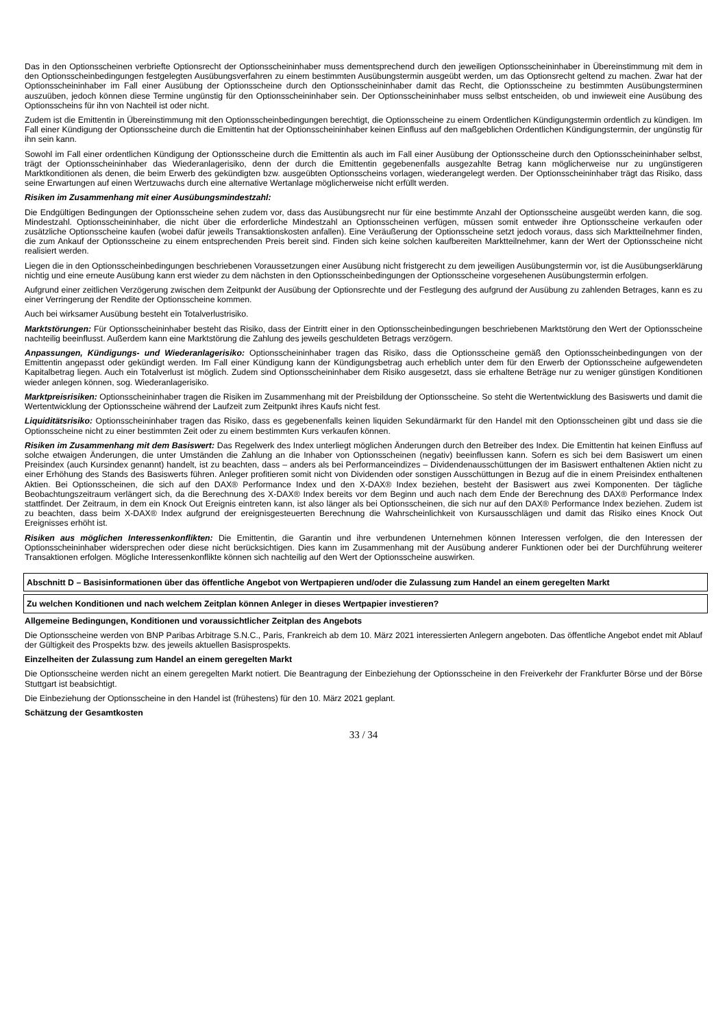Das in den Optionsscheinen verbriefte Optionsrecht der Optionsscheininhaber muss dementsprechend durch den jeweiligen Optionsscheininhaber in Übereinstimmung mit dem in den Optionsscheinbedingungen festgelegten Ausübungsverfahren zu einem bestimmten Ausübungstermin ausgeübt werden, um das Optionsrecht geltend zu machen. Zwar hat der Optionsscheininhaber im Fall einer Ausübung der Optionsscheine durch den Optionsscheininhaber damit das Recht, die Optionsscheine zu bestimmten Ausübungsterminen auszuüben, jedoch können diese Termine ungünstig für den Optionsscheininhaber sein. Der Optionsscheininhaber muss selbst entscheiden, ob und inwieweit eine Ausübung des Optionsscheins für ihn von Nachteil ist oder nicht.
Zudem ist die Emittentin in Übereinstimmung mit den Optionsscheinbedingungen berechtigt, die Optionsscheine zu einem Ordentlichen Kündigungstermin ordentlich zu kündigen. Im Fall einer Kündigung der Optionsscheine durch die Emittentin hat der Optionsscheininhaber keinen Einfluss auf den maßgeblichen Ordentlichen Kündigungstermin, der ungünstig für ihn sein kann.
Sowohl im Fall einer ordentlichen Kündigung der Optionsscheine durch die Emittentin als auch im Fall einer Ausübung der Optionsscheine durch den Optionsscheininhaber selbst, trägt der Optionsscheininhaber das Wiederanlagerisiko, denn der durch die Emittentin gegebenenfalls ausgezahlte Betrag kann möglicherweise nur zu ungünstigeren Marktkonditionen als denen, die beim Erwerb des gekündigten bzw. ausgeübten Optionsscheins vorlagen, wiederangelegt werden. Der Optionsscheininhaber trägt das Risiko, dass seine Erwartungen auf einen Wertzuwachs durch eine alternative Wertanlage möglicherweise nicht erfüllt werden.
Risiken im Zusammenhang mit einer Ausübungsmindestzahl:
Die Endgültigen Bedingungen der Optionsscheine sehen zudem vor, dass das Ausübungsrecht nur für eine bestimmte Anzahl der Optionsscheine ausgeübt werden kann, die sog. Mindestzahl. Optionsscheininhaber, die nicht über die erforderliche Mindestzahl an Optionsscheinen verfügen, müssen somit entweder ihre Optionsscheine verkaufen oder zusätzliche Optionsscheine kaufen (wobei dafür jeweils Transaktionskosten anfallen). Eine Veräußerung der Optionsscheine setzt jedoch voraus, dass sich Marktteilnehmer finden, die zum Ankauf der Optionsscheine zu einem entsprechenden Preis bereit sind. Finden sich keine solchen kaufbereiten Marktteilnehmer, kann der Wert der Optionsscheine nicht realisiert werden.
Liegen die in den Optionsscheinbedingungen beschriebenen Voraussetzungen einer Ausübung nicht fristgerecht zu dem jeweiligen Ausübungstermin vor, ist die Ausübungserklärung nichtig und eine erneute Ausübung kann erst wieder zu dem nächsten in den Optionsscheinbedingungen der Optionsscheine vorgesehenen Ausübungstermin erfolgen.
Aufgrund einer zeitlichen Verzögerung zwischen dem Zeitpunkt der Ausübung der Optionsrechte und der Festlegung des aufgrund der Ausübung zu zahlenden Betrages, kann es zu einer Verringerung der Rendite der Optionsscheine kommen.
Auch bei wirksamer Ausübung besteht ein Totalverlustrisiko.
Marktstörungen: Für Optionsscheininhaber besteht das Risiko, dass der Eintritt einer in den Optionsscheinbedingungen beschriebenen Marktstörung den Wert der Optionsscheine nachteilig beeinflusst. Außerdem kann eine Marktstörung die Zahlung des jeweils geschuldeten Betrags verzögern.
Anpassungen, Kündigungs- und Wiederanlagerisiko: Optionsscheininhaber tragen das Risiko, dass die Optionsscheine gemäß den Optionsscheinbedingungen von der Emittentin angepasst oder gekündigt werden. Im Fall einer Kündigung kann der Kündigungsbetrag auch erheblich unter dem für den Erwerb der Optionsscheine aufgewendeten Kapitalbetrag liegen. Auch ein Totalverlust ist möglich. Zudem sind Optionsscheininhaber dem Risiko ausgesetzt, dass sie erhaltene Beträge nur zu weniger günstigen Konditionen wieder anlegen können, sog. Wiederanlagerisiko.
Marktpreisrisiken: Optionsscheininhaber tragen die Risiken im Zusammenhang mit der Preisbildung der Optionsscheine. So steht die Wertentwicklung des Basiswerts und damit die Wertentwicklung der Optionsscheine während der Laufzeit zum Zeitpunkt ihres Kaufs nicht fest.
Liquiditätsrisiko: Optionsscheininhaber tragen das Risiko, dass es gegebenenfalls keinen liquiden Sekundärmarkt für den Handel mit den Optionsscheinen gibt und dass sie die Optionsscheine nicht zu einer bestimmten Zeit oder zu einem bestimmten Kurs verkaufen können.
Risiken im Zusammenhang mit dem Basiswert: Das Regelwerk des Index unterliegt möglichen Änderungen durch den Betreiber des Index. Die Emittentin hat keinen Einfluss auf solche etwaigen Änderungen, die unter Umständen die Zahlung an die Inhaber von Optionsscheinen (negativ) beeinflussen kann. Sofern es sich bei dem Basiswert um einen Preisindex (auch Kursindex genannt) handelt, ist zu beachten, dass – anders als bei Performanceindizes – Dividendenausschüttungen der im Basiswert enthaltenen Aktien nicht zu einer Erhöhung des Stands des Basiswerts führen. Anleger profitieren somit nicht von Dividenden oder sonstigen Ausschüttungen in Bezug auf die in einem Preisindex enthaltenen Aktien. Bei Optionsscheinen, die sich auf den DAX® Performance Index und den X-DAX® Index beziehen, besteht der Basiswert aus zwei Komponenten. Der tägliche Beobachtungszeitraum verlängert sich, da die Berechnung des X-DAX® Index bereits vor dem Beginn und auch nach dem Ende der Berechnung des DAX® Performance Index stattfindet. Der Zeitraum, in dem ein Knock Out Ereignis eintreten kann, ist also länger als bei Optionsscheinen, die sich nur auf den DAX® Performance Index beziehen. Zudem ist zu beachten, dass beim X-DAX® Index aufgrund der ereignisgesteuerten Berechnung die Wahrscheinlichkeit von Kursausschlägen und damit das Risiko eines Knock Out Ereignisses erhöht ist.
Risiken aus möglichen Interessenkonflikten: Die Emittentin, die Garantin und ihre verbundenen Unternehmen können Interessen verfolgen, die den Interessen der Optionsscheininhaber widersprechen oder diese nicht berücksichtigen. Dies kann im Zusammenhang mit der Ausübung anderer Funktionen oder bei der Durchführung weiterer Transaktionen erfolgen. Mögliche Interessenkonflikte können sich nachteilig auf den Wert der Optionsscheine auswirken.
Abschnitt D – Basisinformationen über das öffentliche Angebot von Wertpapieren und/oder die Zulassung zum Handel an einem geregelten Markt
Zu welchen Konditionen und nach welchem Zeitplan können Anleger in dieses Wertpapier investieren?
Allgemeine Bedingungen, Konditionen und voraussichtlicher Zeitplan des Angebots
Die Optionsscheine werden von BNP Paribas Arbitrage S.N.C., Paris, Frankreich ab dem 10. März 2021 interessierten Anlegern angeboten. Das öffentliche Angebot endet mit Ablauf der Gültigkeit des Prospekts bzw. des jeweils aktuellen Basisprospekts.
Einzelheiten der Zulassung zum Handel an einem geregelten Markt
Die Optionsscheine werden nicht an einem geregelten Markt notiert. Die Beantragung der Einbeziehung der Optionsscheine in den Freiverkehr der Frankfurter Börse und der Börse Stuttgart ist beabsichtigt.
Die Einbeziehung der Optionsscheine in den Handel ist (frühestens) für den 10. März 2021 geplant.
Schätzung der Gesamtkosten
33 / 34